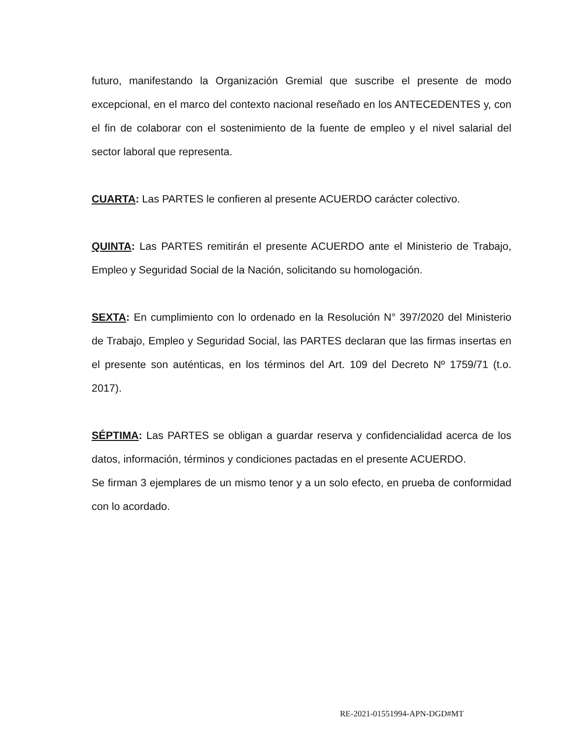futuro, manifestando la Organización Gremial que suscribe el presente de modo excepcional, en el marco del contexto nacional reseñado en los ANTECEDENTES y, con el fin de colaborar con el sostenimiento de la fuente de empleo y el nivel salarial del sector laboral que representa.
CUARTA: Las PARTES le confieren al presente ACUERDO carácter colectivo.
QUINTA: Las PARTES remitirán el presente ACUERDO ante el Ministerio de Trabajo, Empleo y Seguridad Social de la Nación, solicitando su homologación.
SEXTA: En cumplimiento con lo ordenado en la Resolución N° 397/2020 del Ministerio de Trabajo, Empleo y Seguridad Social, las PARTES declaran que las firmas insertas en el presente son auténticas, en los términos del Art. 109 del Decreto Nº 1759/71 (t.o. 2017).
SÉPTIMA: Las PARTES se obligan a guardar reserva y confidencialidad acerca de los datos, información, términos y condiciones pactadas en el presente ACUERDO.
Se firman 3 ejemplares de un mismo tenor y a un solo efecto, en prueba de conformidad con lo acordado.
RE-2021-01551994-APN-DGD#MT